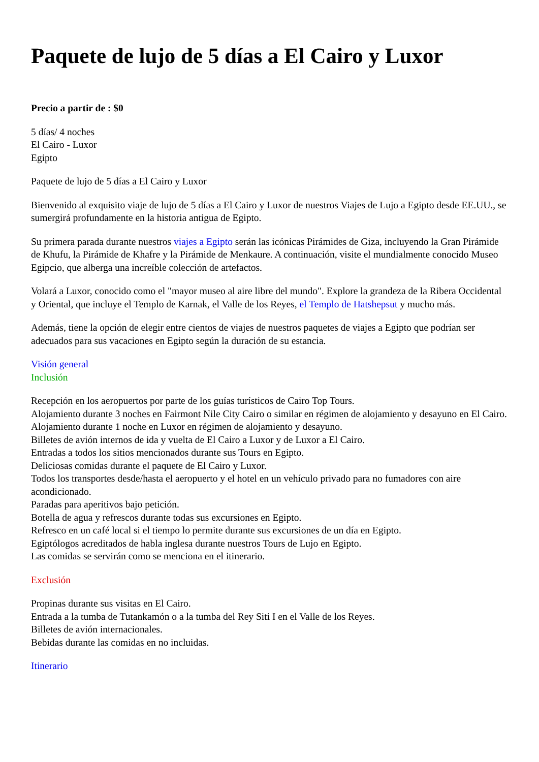Paquete de lujo de 5 días a El Cairo y Luxor
Precio a partir de : $0
5 días/ 4 noches
El Cairo - Luxor
Egipto
Paquete de lujo de 5 días a El Cairo y Luxor
Bienvenido al exquisito viaje de lujo de 5 días a El Cairo y Luxor de nuestros Viajes de Lujo a Egipto desde EE.UU., se sumergirá profundamente en la historia antigua de Egipto.
Su primera parada durante nuestros viajes a Egipto serán las icónicas Pirámides de Giza, incluyendo la Gran Pirámide de Khufu, la Pirámide de Khafre y la Pirámide de Menkaure. A continuación, visite el mundialmente conocido Museo Egipcio, que alberga una increíble colección de artefactos.
Volará a Luxor, conocido como el "mayor museo al aire libre del mundo". Explore la grandeza de la Ribera Occidental y Oriental, que incluye el Templo de Karnak, el Valle de los Reyes, el Templo de Hatshepsut y mucho más.
Además, tiene la opción de elegir entre cientos de viajes de nuestros paquetes de viajes a Egipto que podrían ser adecuados para sus vacaciones en Egipto según la duración de su estancia.
Visión general
Inclusión
Recepción en los aeropuertos por parte de los guías turísticos de Cairo Top Tours.
Alojamiento durante 3 noches en Fairmont Nile City Cairo o similar en régimen de alojamiento y desayuno en El Cairo.
Alojamiento durante 1 noche en Luxor en régimen de alojamiento y desayuno.
Billetes de avión internos de ida y vuelta de El Cairo a Luxor y de Luxor a El Cairo.
Entradas a todos los sitios mencionados durante sus Tours en Egipto.
Deliciosas comidas durante el paquete de El Cairo y Luxor.
Todos los transportes desde/hasta el aeropuerto y el hotel en un vehículo privado para no fumadores con aire acondicionado.
Paradas para aperitivos bajo petición.
Botella de agua y refrescos durante todas sus excursiones en Egipto.
Refresco en un café local si el tiempo lo permite durante sus excursiones de un día en Egipto.
Egiptólogos acreditados de habla inglesa durante nuestros Tours de Lujo en Egipto.
Las comidas se servirán como se menciona en el itinerario.
Exclusión
Propinas durante sus visitas en El Cairo.
Entrada a la tumba de Tutankamón o a la tumba del Rey Siti I en el Valle de los Reyes.
Billetes de avión internacionales.
Bebidas durante las comidas en no incluidas.
Itinerario